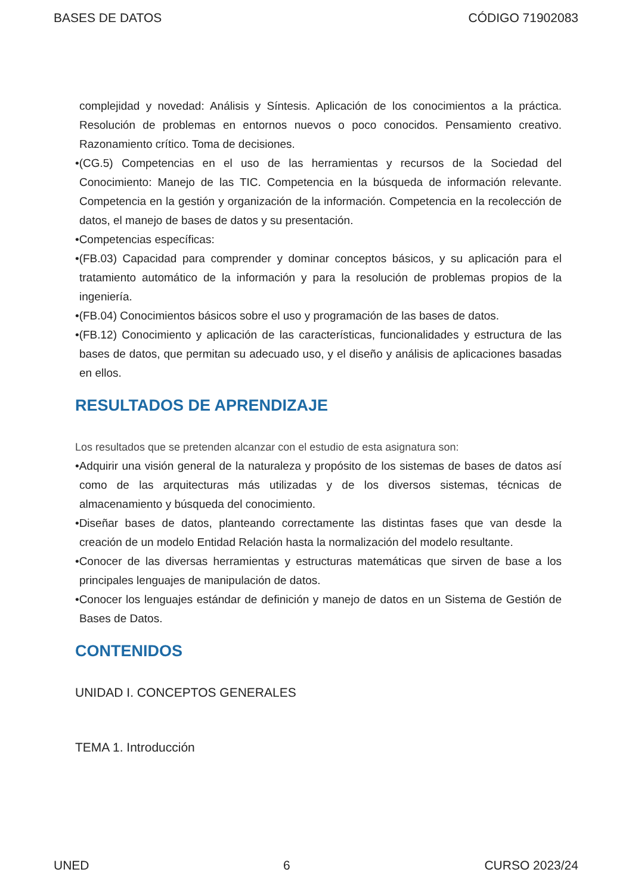BASES DE DATOS CÓDIGO 71902083
complejidad y novedad: Análisis y Síntesis. Aplicación de los conocimientos a la práctica. Resolución de problemas en entornos nuevos o poco conocidos. Pensamiento creativo. Razonamiento crítico. Toma de decisiones.
•(CG.5) Competencias en el uso de las herramientas y recursos de la Sociedad del Conocimiento: Manejo de las TIC. Competencia en la búsqueda de información relevante. Competencia en la gestión y organización de la información. Competencia en la recolección de datos, el manejo de bases de datos y su presentación.
•Competencias específicas:
•(FB.03) Capacidad para comprender y dominar conceptos básicos, y su aplicación para el tratamiento automático de la información y para la resolución de problemas propios de la ingeniería.
•(FB.04) Conocimientos básicos sobre el uso y programación de las bases de datos.
•(FB.12) Conocimiento y aplicación de las características, funcionalidades y estructura de las bases de datos, que permitan su adecuado uso, y el diseño y análisis de aplicaciones basadas en ellos.
RESULTADOS DE APRENDIZAJE
Los resultados que se pretenden alcanzar con el estudio de esta asignatura son:
•Adquirir una visión general de la naturaleza y propósito de los sistemas de bases de datos así como de las arquitecturas más utilizadas y de los diversos sistemas, técnicas de almacenamiento y búsqueda del conocimiento.
•Diseñar bases de datos, planteando correctamente las distintas fases que van desde la creación de un modelo Entidad Relación hasta la normalización del modelo resultante.
•Conocer de las diversas herramientas y estructuras matemáticas que sirven de base a los principales lenguajes de manipulación de datos.
•Conocer los lenguajes estándar de definición y manejo de datos en un Sistema de Gestión de Bases de Datos.
CONTENIDOS
UNIDAD I. CONCEPTOS GENERALES
TEMA 1. Introducción
UNED 6 CURSO 2023/24